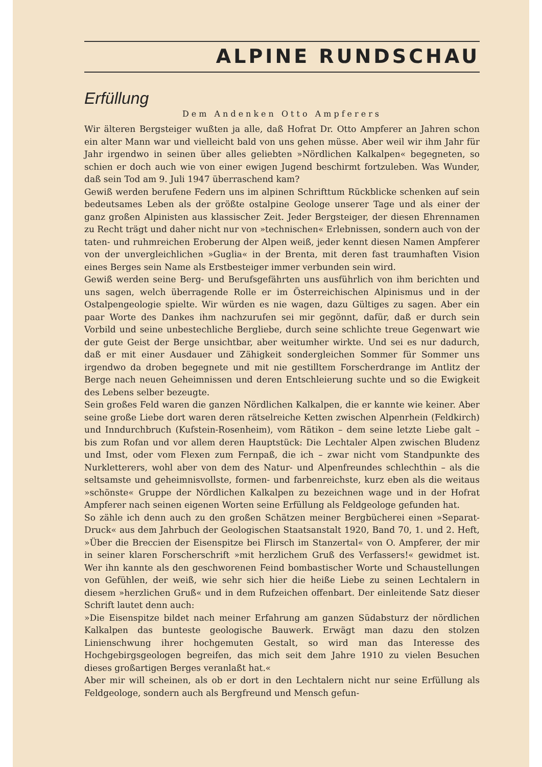ALPINE RUNDSCHAU
Erfüllung
Dem Andenken Otto Ampferers
Wir älteren Bergsteiger wußten ja alle, daß Hofrat Dr. Otto Ampferer an Jahren schon ein alter Mann war und vielleicht bald von uns gehen müsse. Aber weil wir ihm Jahr für Jahr irgendwo in seinen über alles geliebten »Nördlichen Kalkalpen« begegneten, so schien er doch auch wie von einer ewigen Jugend beschirmt fortzuleben. Was Wunder, daß sein Tod am 9. Juli 1947 überraschend kam?
Gewiß werden berufene Federn uns im alpinen Schrifttum Rückblicke schenken auf sein bedeutsames Leben als der größte ostalpine Geologe unserer Tage und als einer der ganz großen Alpinisten aus klassischer Zeit. Jeder Berg­steiger, der diesen Ehrennamen zu Recht trägt und daher nicht nur von »tech­nischen« Erlebnissen, sondern auch von der taten- und ruhmreichen Eroberung der Alpen weiß, jeder kennt diesen Namen Ampferer von der unvergleich­lichen »Guglia« in der Brenta, mit deren fast traumhaften Vision eines Berges sein Name als Erstbesteiger immer verbunden sein wird.
Gewiß werden seine Berg- und Berufsgefährten uns ausführlich von ihm berichten und uns sagen, welch überragende Rolle er im Österreichischen Alpinismus und in der Ostalpengeologie spielte. Wir würden es nie wagen, dazu Gültiges zu sagen. Aber ein paar Worte des Dankes ihm nachzurufen sei mir gegönnt, dafür, daß er durch sein Vorbild und seine unbe­stechliche Bergliebe, durch seine schlichte treue Gegenwart wie der gute Geist der Berge unsichtbar, aber weitumher wirkte. Und sei es nur dadurch, daß er mit einer Ausdauer und Zähigkeit sondergleichen Sommer für Sommer uns irgendwo da droben begegnete und mit nie gestilltem Forscherdrange im Antlitz der Berge nach neuen Geheimnissen und deren Entschleierung suchte und so die Ewigkeit des Lebens selber bezeugte.
Sein großes Feld waren die ganzen Nördlichen Kalkalpen, die er kannte wie keiner. Aber seine große Liebe dort waren deren rätselreiche Ketten zwischen Alpenrhein (Feldkirch) und Inndurchbruch (Kufstein-Rosenheim), vom Räti­kon – dem seine letzte Liebe galt – bis zum Rofan und vor allem deren Hauptstück: Die Lechtaler Alpen zwischen Bludenz und Imst, oder vom Flexen zum Fernpaß, die ich – zwar nicht vom Standpunkte des Nurkletterers, wohl aber von dem des Natur- und Alpenfreundes schlechthin – als die selt­samste und geheimnisvollste, formen- und farbenreichste, kurz eben als die weitaus »schönste« Gruppe der Nördlichen Kalkalpen zu bezeichnen wage und in der Hofrat Ampferer nach seinen eigenen Worten seine Erfüllung als Feldgeologe gefunden hat.
So zähle ich denn auch zu den großen Schätzen meiner Bergbücherei einen »Separat-Druck« aus dem Jahrbuch der Geologischen Staatsanstalt 1920, Band 70, 1. und 2. Heft, »Über die Breccien der Eisenspitze bei Flirsch im Stanzertal« von O. Ampferer, der mir in seiner klaren Forscherschrift »mit herzlichem Gruß des Verfassers!« gewidmet ist. Wer ihn kannte als den geschworenen Feind bombastischer Worte und Schaustellungen von Gefühlen, der weiß, wie sehr sich hier die heiße Liebe zu seinen Lechtalern in diesem »herzlichen Gruß« und in dem Rufzeichen offenbart. Der einleitende Satz dieser Schrift lautet denn auch:
»Die Eisenspitze bildet nach meiner Erfahrung am ganzen Südabsturz der nördlichen Kalkalpen das bunteste geologische Bauwerk. Erwägt man dazu den stolzen Linienschwung ihrer hochgemuten Gestalt, so wird man das Interesse des Hochgebirgsgeologen begreifen, das mich seit dem Jahre 1910 zu vielen Besuchen dieses großartigen Berges veranlaßt hat.«
Aber mir will scheinen, als ob er dort in den Lechtalern nicht nur seine Erfüllung als Feldgeologe, sondern auch als Bergfreund und Mensch gefun-